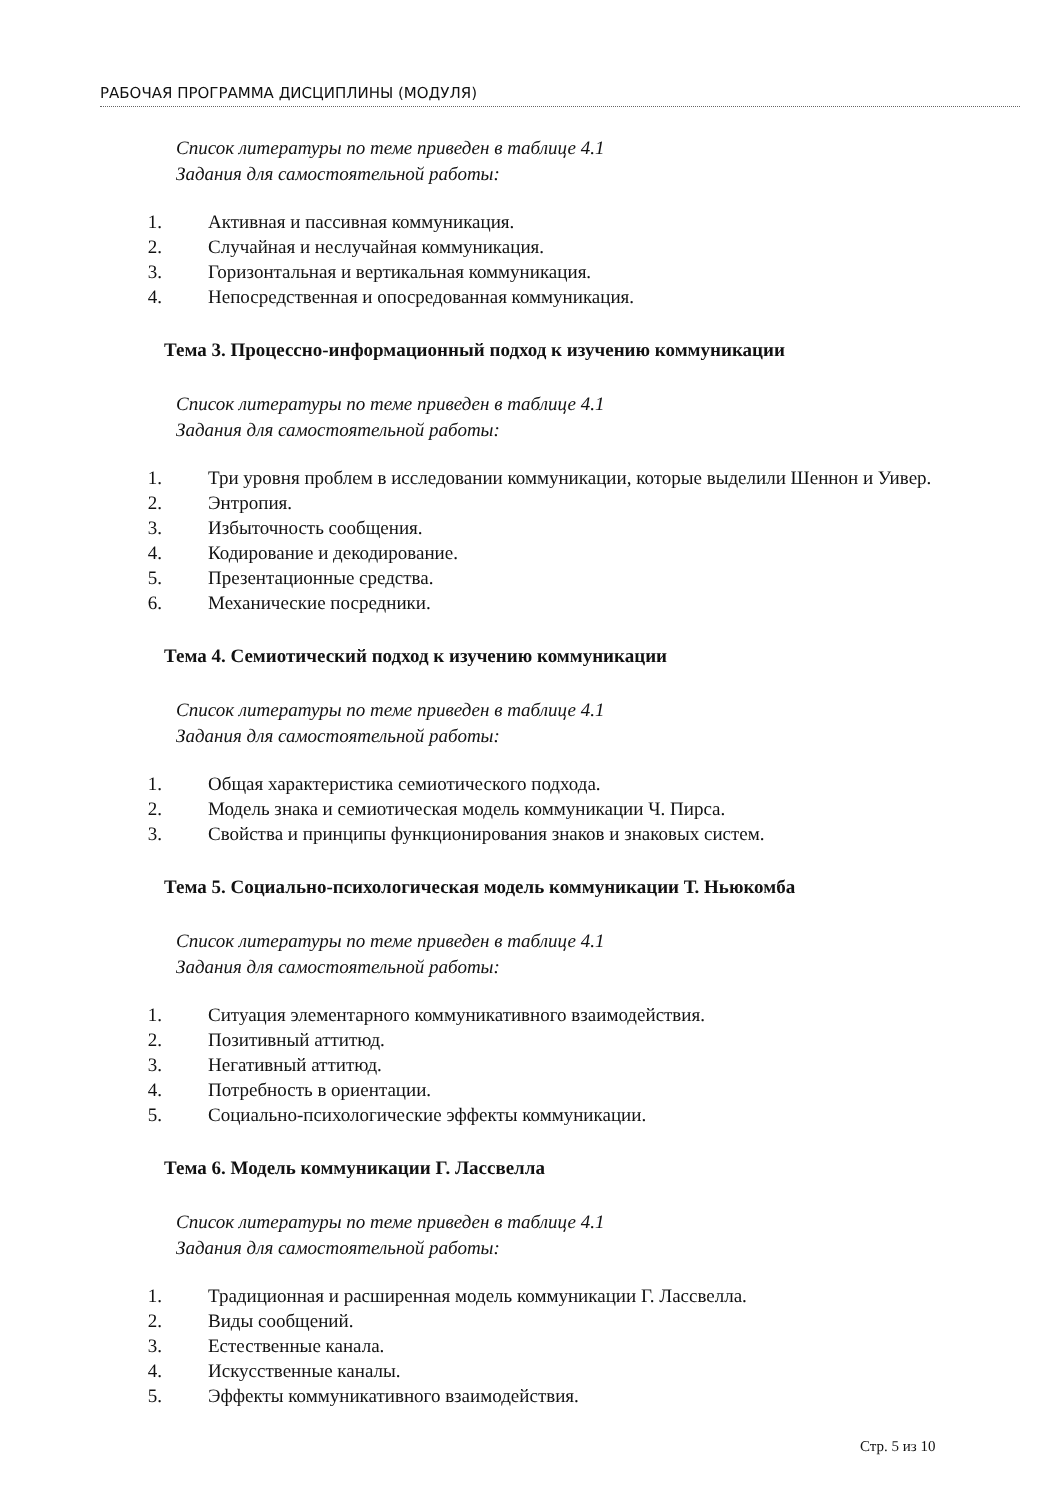РАБОЧАЯ ПРОГРАММА ДИСЦИПЛИНЫ (МОДУЛЯ)
Список литературы по теме приведен в таблице 4.1
Задания для самостоятельной работы:
1. Активная и пассивная коммуникация.
2. Случайная и неслучайная коммуникация.
3. Горизонтальная и вертикальная коммуникация.
4. Непосредственная и опосредованная коммуникация.
Тема 3. Процессно-информационный подход к изучению коммуникации
Список литературы по теме приведен в таблице 4.1
Задания для самостоятельной работы:
1. Три уровня проблем в исследовании коммуникации, которые выделили Шеннон и Уивер.
2. Энтропия.
3. Избыточность сообщения.
4. Кодирование и декодирование.
5. Презентационные средства.
6. Механические посредники.
Тема 4. Семиотический подход к изучению коммуникации
Список литературы по теме приведен в таблице 4.1
Задания для самостоятельной работы:
1. Общая характеристика семиотического подхода.
2. Модель знака и семиотическая модель коммуникации Ч. Пирса.
3. Свойства и принципы функционирования знаков и знаковых систем.
Тема 5. Социально-психологическая модель коммуникации Т. Ньюкомба
Список литературы по теме приведен в таблице 4.1
Задания для самостоятельной работы:
1. Ситуация элементарного коммуникативного взаимодействия.
2. Позитивный аттитюд.
3. Негативный аттитюд.
4. Потребность в ориентации.
5. Социально-психологические эффекты коммуникации.
Тема 6. Модель коммуникации Г. Лассвелла
Список литературы по теме приведен в таблице 4.1
Задания для самостоятельной работы:
1. Традиционная и расширенная модель коммуникации Г. Лассвелла.
2. Виды сообщений.
3. Естественные канала.
4. Искусственные каналы.
5. Эффекты коммуникативного взаимодействия.
Стр. 5 из 10